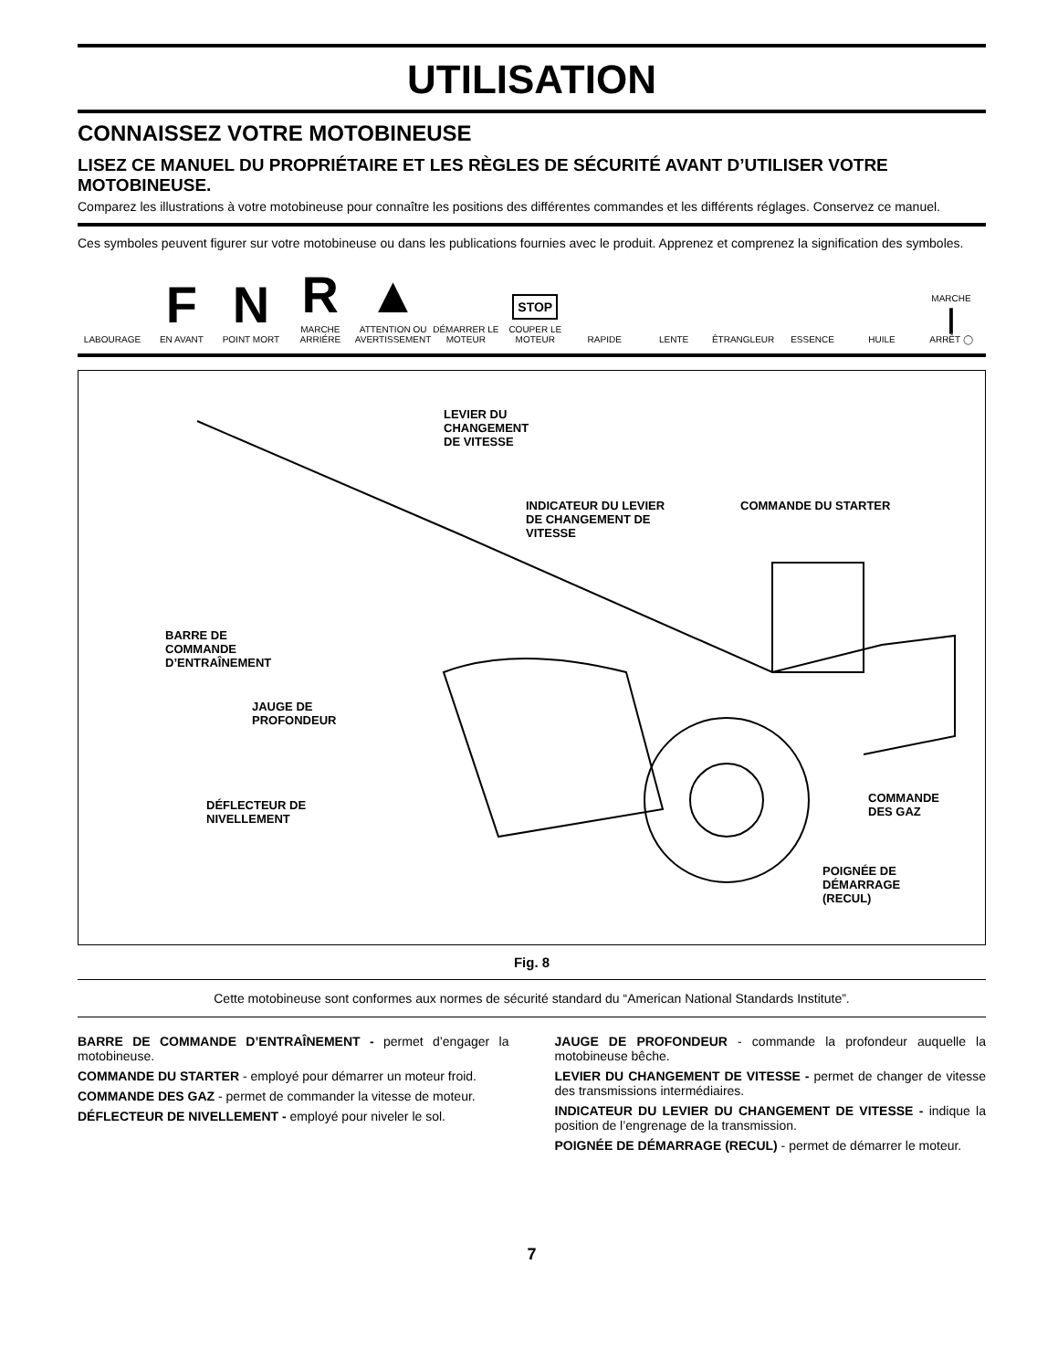UTILISATION
CONNAISSEZ VOTRE MOTOBINEUSE
LISEZ CE MANUEL DU PROPRIÉTAIRE ET LES RÈGLES DE SÉCURITÉ AVANT D’UTILISER VOTRE MOTOBINEUSE.
Comparez les illustrations à votre motobineuse pour connaître les positions des différentes commandes et les différents réglages. Conservez ce manuel.
Ces symboles peuvent figurer sur votre motobineuse ou dans les publications fournies avec le produit. Apprenez et comprenez la signification des symboles.
LABOURAGE
F
EN AVANT
N
POINT MORT
R
MARCHE ARRIÉRE
▲
ATTENTION OU AVERTISSEMENT
DÉMARRER LE MOTEUR
STOP
COUPER LE MOTEUR
RAPIDE
LENTE
ÊTRANGLEUR
ESSENCE
HUILE
MARCHE
|
ARRÊT ◯
LEVIER DU
CHANGEMENT
DE VITESSE
INDICATEUR DU LEVIER
DE CHANGEMENT DE
VITESSE
COMMANDE DU STARTER
BARRE DE
COMMANDE
D’ENTRAÎNEMENT
JAUGE DE
PROFONDEUR
DÉFLECTEUR DE
NIVELLEMENT
COMMANDE
DES GAZ
POIGNÉE DE
DÉMARRAGE
(RECUL)
Fig. 8
Cette motobineuse sont conformes aux normes de sécurité standard du “American National Standards Institute”.
BARRE DE COMMANDE D’ENTRAÎNEMENT - permet d’engager la motobineuse.
COMMANDE DU STARTER - employé pour démarrer un moteur froid.
COMMANDE DES GAZ - permet de commander la vitesse de moteur.
DÉFLECTEUR DE NIVELLEMENT - employé pour niveler le sol.
JAUGE DE PROFONDEUR - commande la profondeur auquelle la motobineuse bêche.
LEVIER DU CHANGEMENT DE VITESSE - permet de changer de vitesse des transmissions intermédiaires.
INDICATEUR DU LEVIER DU CHANGEMENT DE VITESSE - indique la position de l’engrenage de la transmission.
POIGNÉE DE DÉMARRAGE (RECUL) - permet de démarrer le moteur.
7